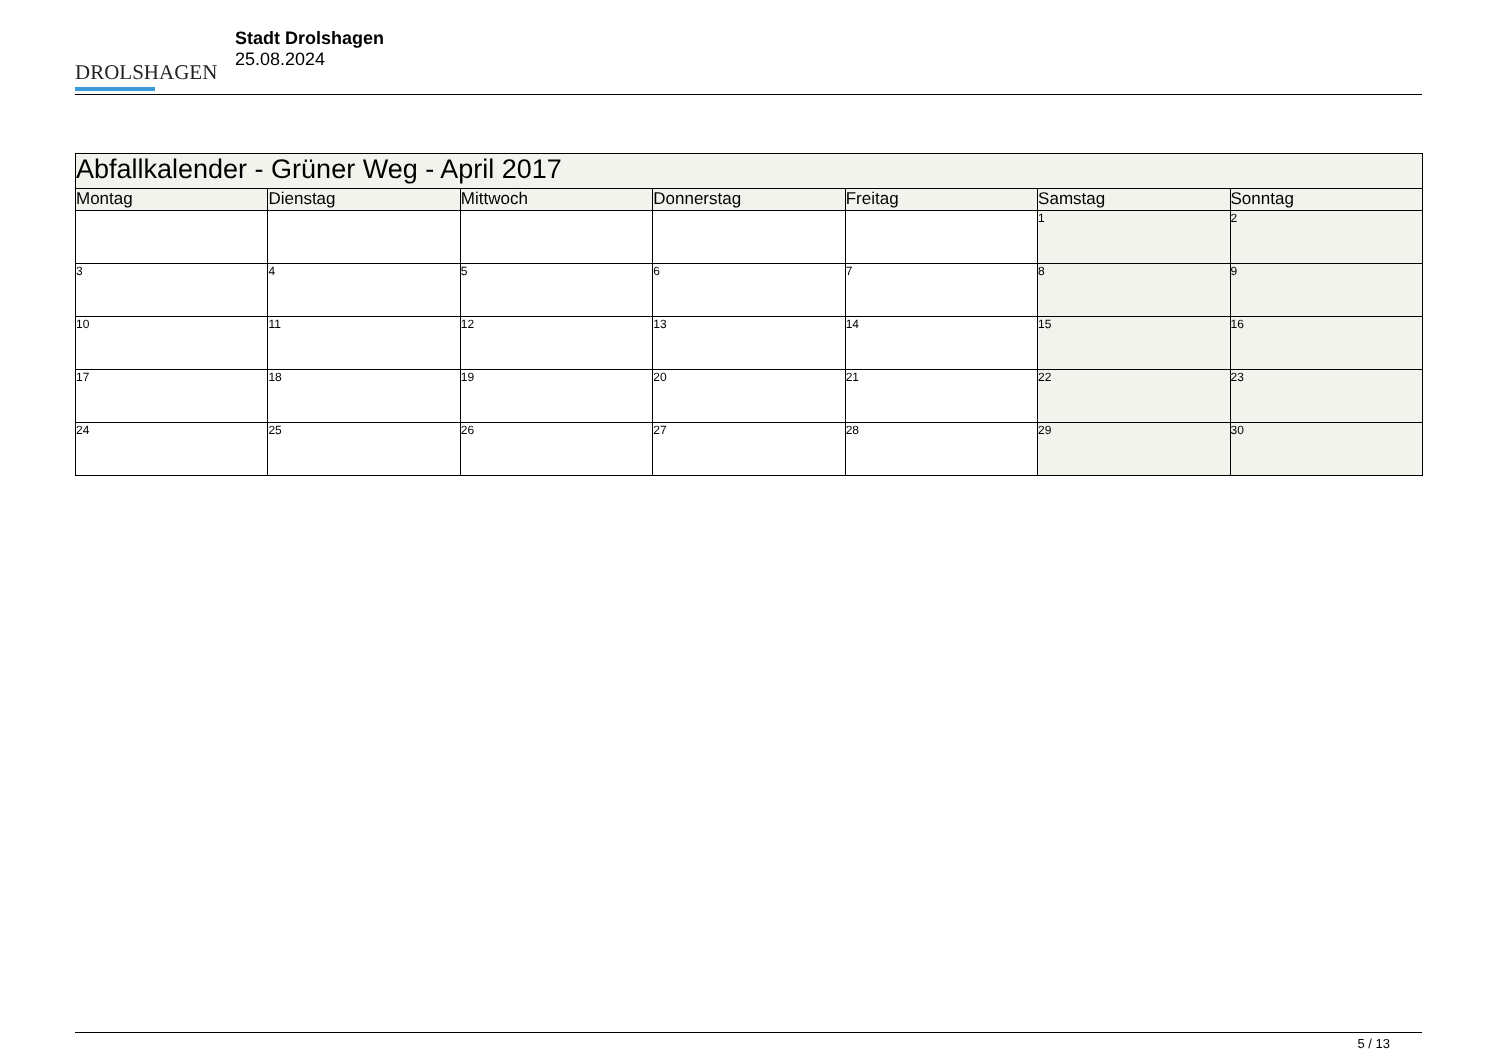DROLSHAGEN
Stadt Drolshagen
25.08.2024
| Abfallkalender - Grüner Weg - April 2017 | | | | | | |
| --- | --- | --- | --- | --- | --- | --- |
| Montag | Dienstag | Mittwoch | Donnerstag | Freitag | Samstag | Sonntag |
| | | | | | 1 | 2 |
| 3 | 4 | 5 | 6 | 7 | 8 | 9 |
| 10 | 11 | 12 | 13 | 14 | 15 | 16 |
| 17 | 18 | 19 | 20 | 21 | 22 | 23 |
| 24 | 25 | 26 | 27 | 28 | 29 | 30 |
5 / 13